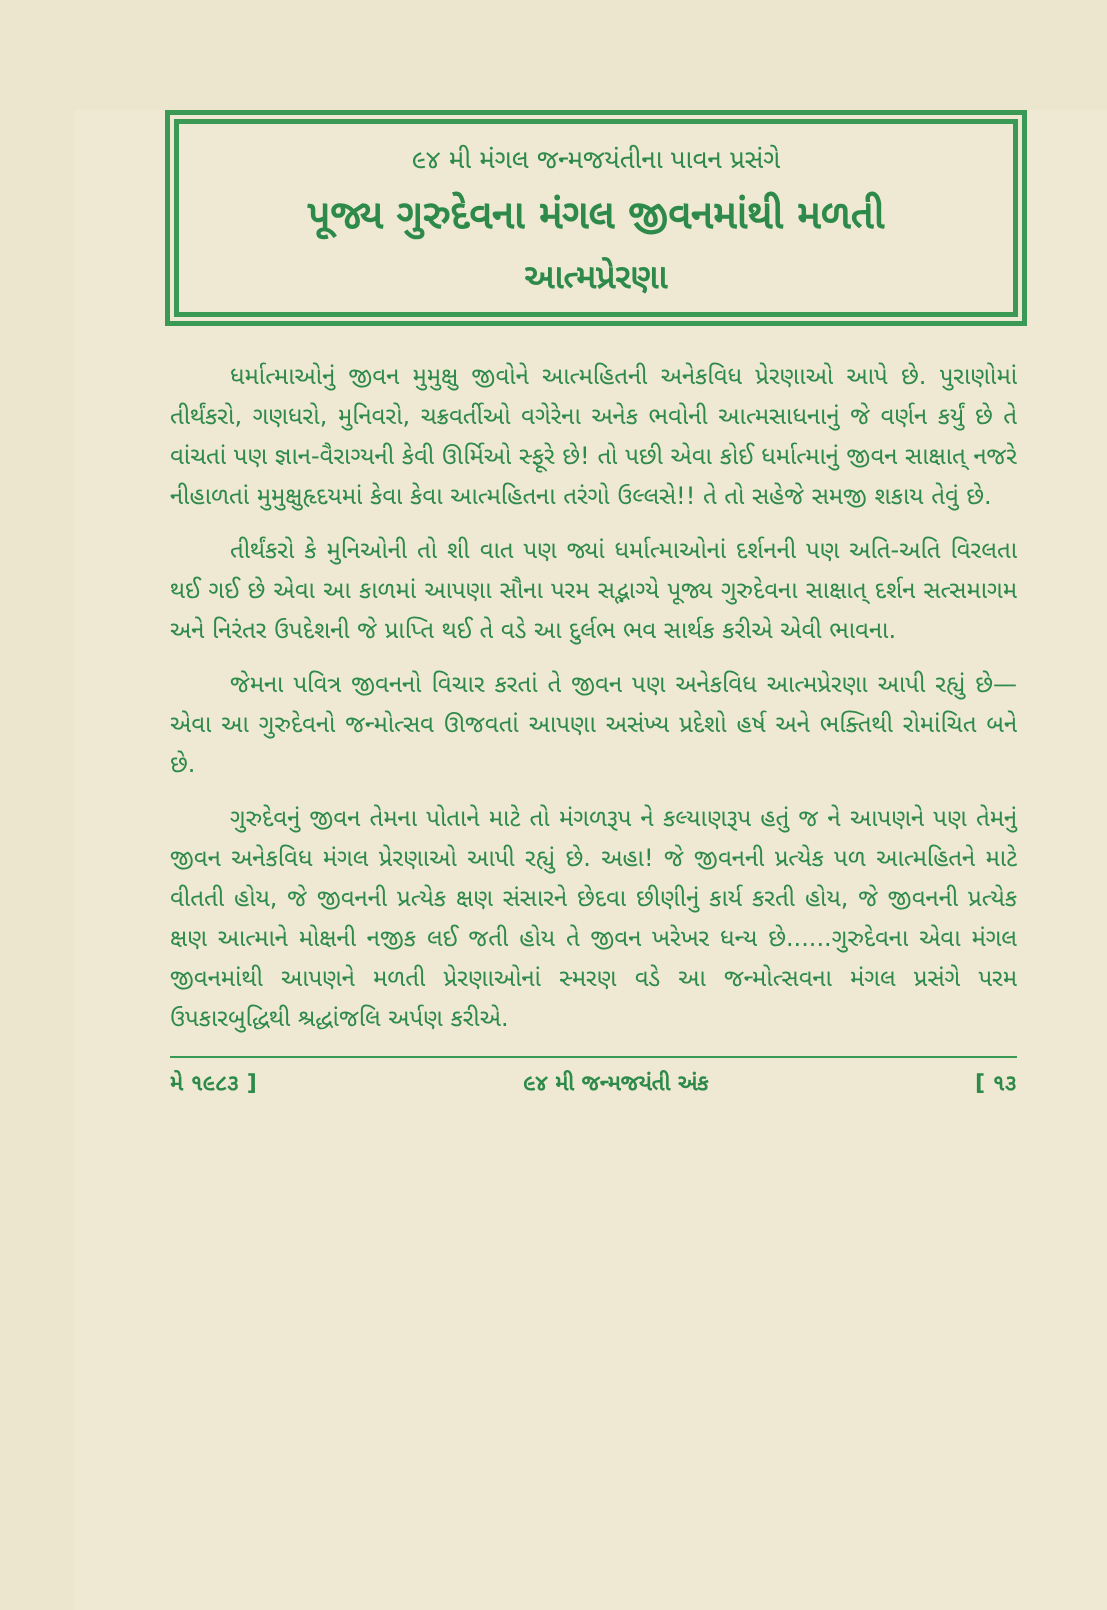૯૪ મી મંગલ જન્મજયંતીના પાવન પ્રસંગે
પૂજ્ય ગુરુદેવના મંગલ જીવનમાંથી મળતી
આત્મપ્રેરણા
ધર્માત્માઓનું જીવન મુમુક્ષુ જીવોને આત્મહિતની અનેકવિધ પ્રેરણાઓ આપે છે. પુરાણોમાં તીર્થંકરો, ગણધરો, મુનિવરો, ચક્રવર્તીઓ વગેરેના અનેક ભવોની આત્મસાધનાનું જે વર્ણન કર્યું છે તે વાંચતાં પણ જ્ઞાન-વૈરાગ્યની કેવી ઊર્મિઓ સ્ફૂરે છે! તો પછી એવા કોઈ ધર્માત્માનું જીવન સાક્ષાત્ નજરે નીહાળતાં મુમુક્ષુહૃદયમાં કેવા કેવા આત્મહિતના તરંગો ઉલ્લસે!! તે તો સહેજે સમજી શકાય તેવું છે.
તીર્થંકરો કે મુનિઓની તો શી વાત પણ જ્યાં ધર્માત્માઓનાં દર્શનની પણ અતિ-અતિ વિરલતા થઈ ગઈ છે એવા આ કાળમાં આપણા સૌના પરમ સદ્ભાગ્યે પૂજ્ય ગુરુદેવના સાક્ષાત્ દર્શન સત્સમાગમ અને નિરંતર ઉપદેશની જે પ્રાપ્તિ થઈ તે વડે આ દુર્લભ ભવ સાર્થક કરીએ એવી ભાવના.
જેમના પવિત્ર જીવનનો વિચાર કરતાં તે જીવન પણ અનેકવિધ આત્મપ્રેરણા આપી રહ્યું છે—એવા આ ગુરુદેવનો જન્મોત્સવ ઊજવતાં આપણા અસંખ્ય પ્રદેશો હર્ષ અને ભક્તિથી રોમાંચિત બને છે.
ગુરુદેવનું જીવન તેમના પોતાને માટે તો મંગળરૂપ ને કલ્યાણરૂપ હતું જ ને આપણને પણ તેમનું જીવન અનેકવિધ મંગલ પ્રેરણાઓ આપી રહ્યું છે. અહા! જે જીવનની પ્રત્યેક પળ આત્મહિતને માટે વીતતી હોય, જે જીવનની પ્રત્યેક ક્ષણ સંસારને છેદવા છીણીનું કાર્ય કરતી હોય, જે જીવનની પ્રત્યેક ક્ષણ આત્માને મોક્ષની નજીક લઈ જતી હોય તે જીવન ખરેખર ધન્ય છે......ગુરુદેવના એવા મંગલ જીવનમાંથી આપણને મળતી પ્રેરણાઓનાં સ્મરણ વડે આ જન્મોત્સવના મંગલ પ્રસંગે પરમ ઉપકારબુદ્ધિથી શ્રદ્ધાંજલિ અર્પણ કરીએ.
મે ૧૯૮૩ ] ૯૪ મી જન્મજયંતી અંક [ ૧૩